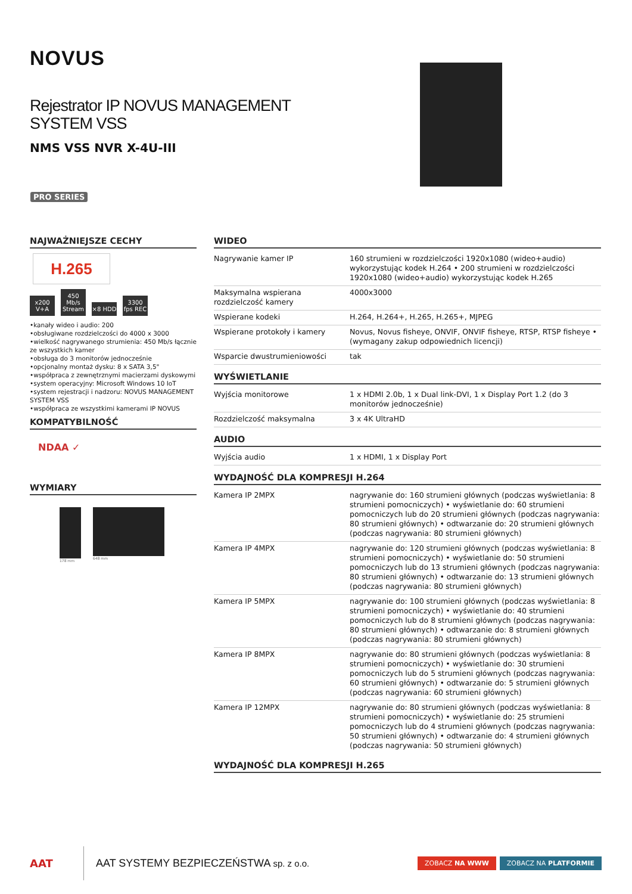NOVUS
Rejestrator IP NOVUS MANAGEMENT
SYSTEM VSS
NMS VSS NVR X-4U-III
PRO SERIES
NAJWAŻNIEJSZE CECHY
H.265
x200 V+A 450 Mb/s Stream ×8 HDD 3300 fps REC
•kanały wideo i audio: 200
•obsługiwane rozdzielczości do 4000 x 3000
•wielkość nagrywanego strumienia: 450 Mb/s łącznie ze wszystkich kamer
•obsługa do 3 monitorów jednocześnie
•opcjonalny montaż dysku: 8 x SATA 3,5"
•współpraca z zewnętrznymi macierzami dyskowymi
•system operacyjny: Microsoft Windows 10 IoT
•system rejestracji i nadzoru: NOVUS MANAGEMENT SYSTEM VSS
•współpraca ze wszystkimi kamerami IP NOVUS
KOMPATYBILNOŚĆ
NDAA ✓
WYMIARY
178 mm 648 mm
WIDEO
| Nagrywanie kamer IP | 160 strumieni w rozdzielczości 1920x1080 (wideo+audio) wykorzystując kodek H.264 • 200 strumieni w rozdzielczości 1920x1080 (wideo+audio) wykorzystując kodek H.265 |
| Maksymalna wspierana rozdzielczość kamery | 4000x3000 |
| Wspierane kodeki | H.264, H.264+, H.265, H.265+, MJPEG |
| Wspierane protokoły i kamery | Novus, Novus fisheye, ONVIF, ONVIF fisheye, RTSP, RTSP fisheye • (wymagany zakup odpowiednich licencji) |
| Wsparcie dwustrumieniowości | tak |
WYŚWIETLANIE
| Wyjścia monitorowe | 1 x HDMI 2.0b, 1 x Dual link-DVI, 1 x Display Port 1.2 (do 3 monitorów jednocześnie) |
| Rozdzielczość maksymalna | 3 x 4K UltraHD |
AUDIO
| Wyjścia audio | 1 x HDMI, 1 x Display Port |
WYDAJNOŚĆ DLA KOMPRESJI H.264
| Kamera IP 2MPX | nagrywanie do: 160 strumieni głównych (podczas wyświetlania: 8 strumieni pomocniczych) • wyświetlanie do: 60 strumieni pomocniczych lub do 20 strumieni głównych (podczas nagrywania: 80 strumieni głównych) • odtwarzanie do: 20 strumieni głównych (podczas nagrywania: 80 strumieni głównych) |
| Kamera IP 4MPX | nagrywanie do: 120 strumieni głównych (podczas wyświetlania: 8 strumieni pomocniczych) • wyświetlanie do: 50 strumieni pomocniczych lub do 13 strumieni głównych (podczas nagrywania: 80 strumieni głównych) • odtwarzanie do: 13 strumieni głównych (podczas nagrywania: 80 strumieni głównych) |
| Kamera IP 5MPX | nagrywanie do: 100 strumieni głównych (podczas wyświetlania: 8 strumieni pomocniczych) • wyświetlanie do: 40 strumieni pomocniczych lub do 8 strumieni głównych (podczas nagrywania: 80 strumieni głównych) • odtwarzanie do: 8 strumieni głównych (podczas nagrywania: 80 strumieni głównych) |
| Kamera IP 8MPX | nagrywanie do: 80 strumieni głównych (podczas wyświetlania: 8 strumieni pomocniczych) • wyświetlanie do: 30 strumieni pomocniczych lub do 5 strumieni głównych (podczas nagrywania: 60 strumieni głównych) • odtwarzanie do: 5 strumieni głównych (podczas nagrywania: 60 strumieni głównych) |
| Kamera IP 12MPX | nagrywanie do: 80 strumieni głównych (podczas wyświetlania: 8 strumieni pomocniczych) • wyświetlanie do: 25 strumieni pomocniczych lub do 4 strumieni głównych (podczas nagrywania: 50 strumieni głównych) • odtwarzanie do: 4 strumieni głównych (podczas nagrywania: 50 strumieni głównych) |
WYDAJNOŚĆ DLA KOMPRESJI H.265
AAT AAT SYSTEMY BEZPIECZEŃSTWA sp. z o.o. ZOBACZ NA WWW ZOBACZ NA PLATFORMIE